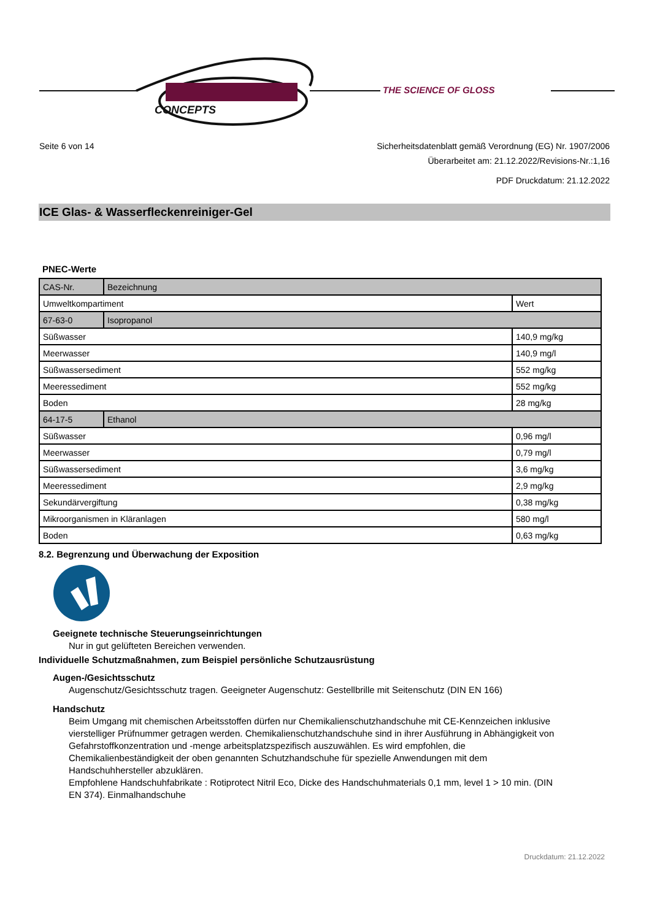CONCEPTS
THE SCIENCE OF GLOSS
Seite 6 von 14 Sicherheitsdatenblatt gemäß Verordnung (EG) Nr. 1907/2006
Überarbeitet am: 21.12.2022/Revisions-Nr.:1,16
PDF Druckdatum: 21.12.2022
ICE Glas- & Wasserfleckenreiniger-Gel
PNEC-Werte
| CAS-Nr. | Bezeichnung | |
| Umweltkompartiment | | Wert |
| 67-63-0 | Isopropanol | |
| Süßwasser | | 140,9 mg/kg |
| Meerwasser | | 140,9 mg/l |
| Süßwassersediment | | 552 mg/kg |
| Meeressediment | | 552 mg/kg |
| Boden | | 28 mg/kg |
| 64-17-5 | Ethanol | |
| Süßwasser | | 0,96 mg/l |
| Meerwasser | | 0,79 mg/l |
| Süßwassersediment | | 3,6 mg/kg |
| Meeressediment | | 2,9 mg/kg |
| Sekundärvergiftung | | 0,38 mg/kg |
| Mikroorganismen in Kläranlagen | | 580 mg/l |
| Boden | | 0,63 mg/kg |
8.2. Begrenzung und Überwachung der Exposition
Geeignete technische Steuerungseinrichtungen
Nur in gut gelüfteten Bereichen verwenden.
Individuelle Schutzmaßnahmen, zum Beispiel persönliche Schutzausrüstung
Augen-/Gesichtsschutz
Augenschutz/Gesichtsschutz tragen. Geeigneter Augenschutz: Gestellbrille mit Seitenschutz (DIN EN 166)
Handschutz
Beim Umgang mit chemischen Arbeitsstoffen dürfen nur Chemikalienschutzhandschuhe mit CE-Kennzeichen inklusive vierstelliger Prüfnummer getragen werden. Chemikalienschutzhandschuhe sind in ihrer Ausführung in Abhängigkeit von Gefahrstoffkonzentration und -menge arbeitsplatzspezifisch auszuwählen. Es wird empfohlen, die Chemikalienbeständigkeit der oben genannten Schutzhandschuhe für spezielle Anwendungen mit dem Handschuhhersteller abzuklären.
Empfohlene Handschuhfabrikate : Rotiprotect Nitril Eco, Dicke des Handschuhmaterials 0,1 mm, level 1 > 10 min. (DIN EN 374). Einmalhandschuhe
Druckdatum: 21.12.2022